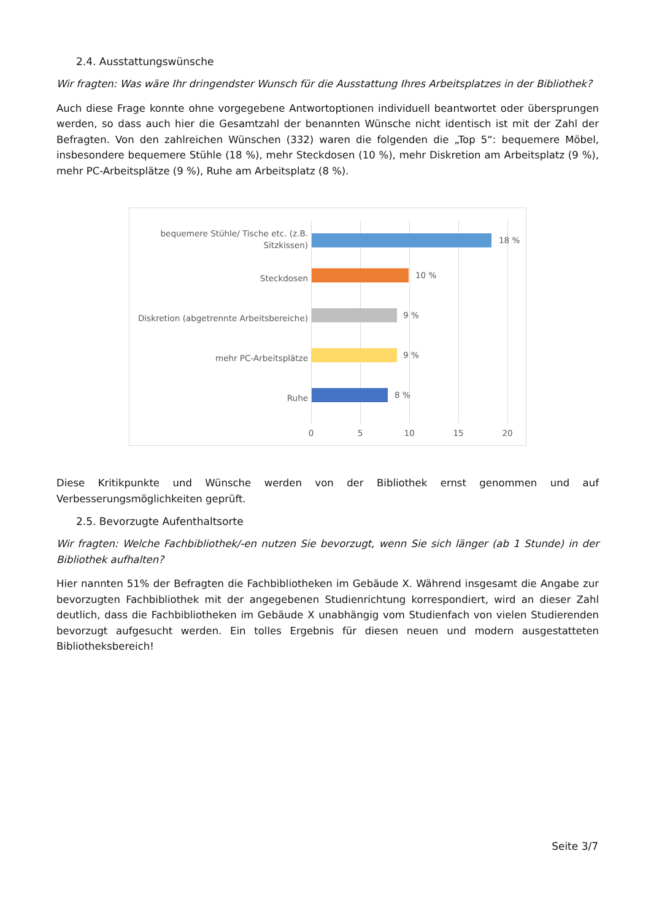2.4. Ausstattungswünsche
Wir fragten: Was wäre Ihr dringendster Wunsch für die Ausstattung Ihres Arbeitsplatzes in der Bibliothek?
Auch diese Frage konnte ohne vorgegebene Antwortoptionen individuell beantwortet oder übersprungen werden, so dass auch hier die Gesamtzahl der benannten Wünsche nicht identisch ist mit der Zahl der Befragten. Von den zahlreichen Wünschen (332) waren die folgenden die „Top 5“: bequemere Möbel, insbesondere bequemere Stühle (18 %), mehr Steckdosen (10 %), mehr Diskretion am Arbeitsplatz (9 %), mehr PC-Arbeitsplätze (9 %), Ruhe am Arbeitsplatz (8 %).
bequemere Stühle/ Tische etc. (z.B. Sitzkissen)
18 %
Steckdosen 10 %
Diskretion (abgetrennte Arbeitsbereiche)
9 %
mehr PC-Arbeitsplätze 9 %
Ruhe 8 %
0 5 10 15 20
Diese Kritikpunkte und Wünsche werden von der Bibliothek ernst genommen und auf Verbesserungsmöglichkeiten geprüft.
2.5. Bevorzugte Aufenthaltsorte
Wir fragten: Welche Fachbibliothek/-en nutzen Sie bevorzugt, wenn Sie sich länger (ab 1 Stunde) in der Bibliothek aufhalten?
Hier nannten 51% der Befragten die Fachbibliotheken im Gebäude X. Während insgesamt die Angabe zur bevorzugten Fachbibliothek mit der angegebenen Studienrichtung korrespondiert, wird an dieser Zahl deutlich, dass die Fachbibliotheken im Gebäude X unabhängig vom Studienfach von vielen Studierenden bevorzugt aufgesucht werden. Ein tolles Ergebnis für diesen neuen und modern ausgestatteten Bibliotheksbereich!
Seite 3/7